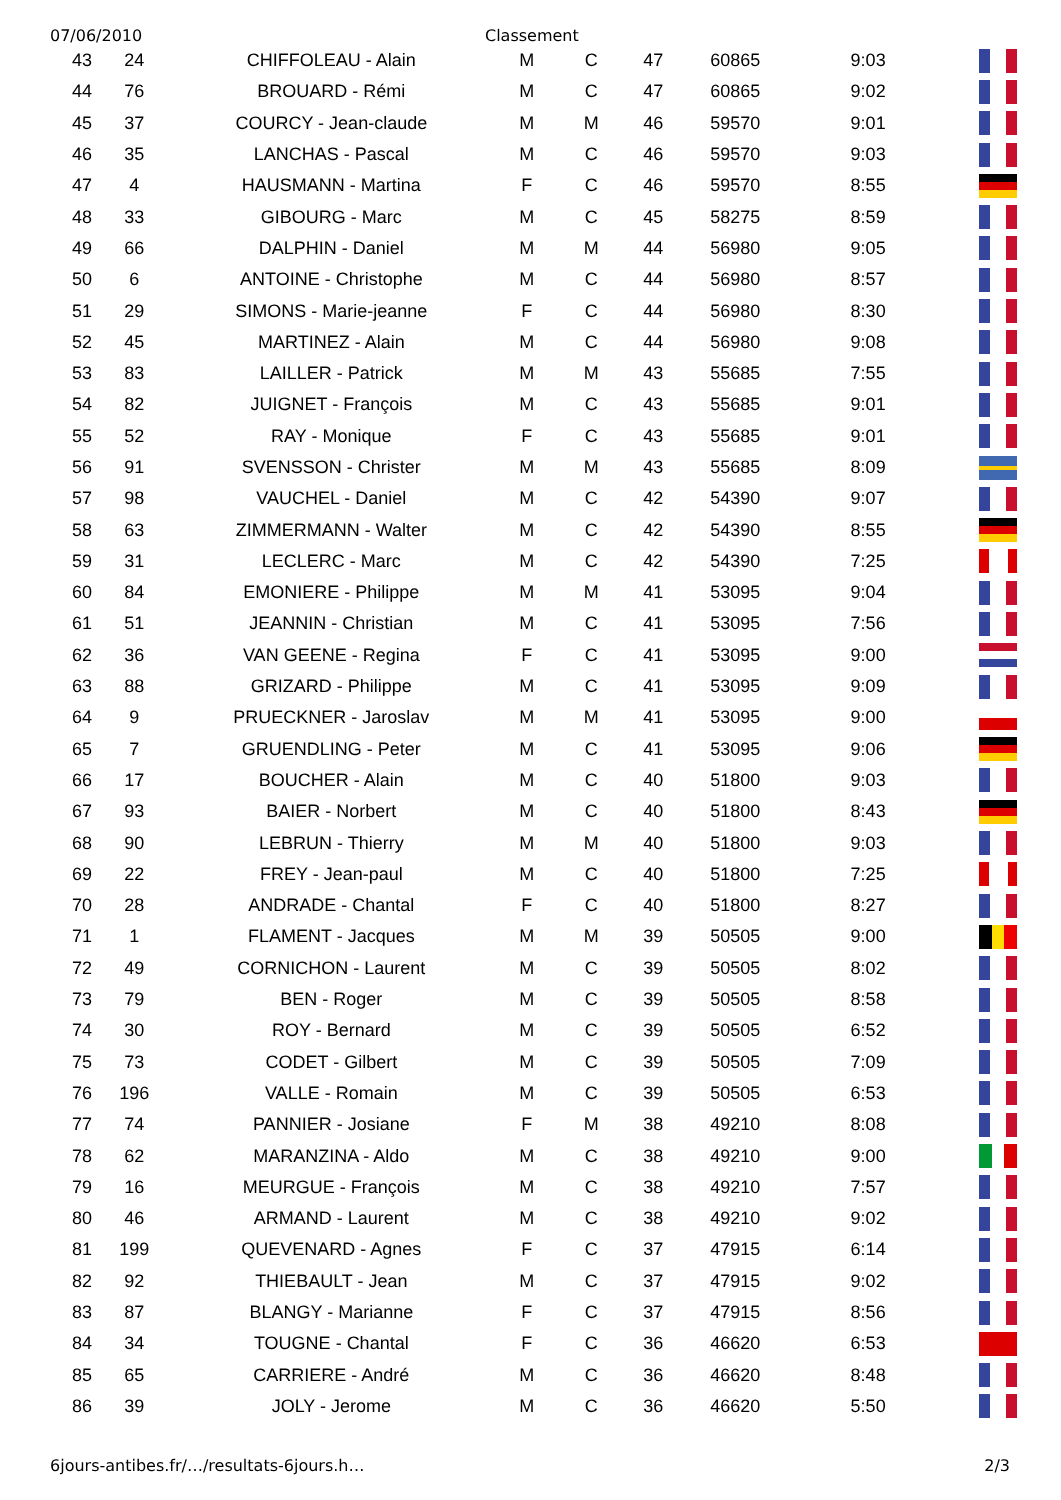07/06/2010 Classement
| 43 | 24 | CHIFFOLEAU - Alain | M | C | 47 | 60865 | 9:03 | |
| 44 | 76 | BROUARD - Rémi | M | C | 47 | 60865 | 9:02 | |
| 45 | 37 | COURCY - Jean-claude | M | M | 46 | 59570 | 9:01 | |
| 46 | 35 | LANCHAS - Pascal | M | C | 46 | 59570 | 9:03 | |
| 47 | 4 | HAUSMANN - Martina | F | C | 46 | 59570 | 8:55 | |
| 48 | 33 | GIBOURG - Marc | M | C | 45 | 58275 | 8:59 | |
| 49 | 66 | DALPHIN - Daniel | M | M | 44 | 56980 | 9:05 | |
| 50 | 6 | ANTOINE - Christophe | M | C | 44 | 56980 | 8:57 | |
| 51 | 29 | SIMONS - Marie-jeanne | F | C | 44 | 56980 | 8:30 | |
| 52 | 45 | MARTINEZ - Alain | M | C | 44 | 56980 | 9:08 | |
| 53 | 83 | LAILLER - Patrick | M | M | 43 | 55685 | 7:55 | |
| 54 | 82 | JUIGNET - François | M | C | 43 | 55685 | 9:01 | |
| 55 | 52 | RAY - Monique | F | C | 43 | 55685 | 9:01 | |
| 56 | 91 | SVENSSON - Christer | M | M | 43 | 55685 | 8:09 | |
| 57 | 98 | VAUCHEL - Daniel | M | C | 42 | 54390 | 9:07 | |
| 58 | 63 | ZIMMERMANN - Walter | M | C | 42 | 54390 | 8:55 | |
| 59 | 31 | LECLERC - Marc | M | C | 42 | 54390 | 7:25 | |
| 60 | 84 | EMONIERE - Philippe | M | M | 41 | 53095 | 9:04 | |
| 61 | 51 | JEANNIN - Christian | M | C | 41 | 53095 | 7:56 | |
| 62 | 36 | VAN GEENE - Regina | F | C | 41 | 53095 | 9:00 | |
| 63 | 88 | GRIZARD - Philippe | M | C | 41 | 53095 | 9:09 | |
| 64 | 9 | PRUECKNER - Jaroslav | M | M | 41 | 53095 | 9:00 | |
| 65 | 7 | GRUENDLING - Peter | M | C | 41 | 53095 | 9:06 | |
| 66 | 17 | BOUCHER - Alain | M | C | 40 | 51800 | 9:03 | |
| 67 | 93 | BAIER - Norbert | M | C | 40 | 51800 | 8:43 | |
| 68 | 90 | LEBRUN - Thierry | M | M | 40 | 51800 | 9:03 | |
| 69 | 22 | FREY - Jean-paul | M | C | 40 | 51800 | 7:25 | |
| 70 | 28 | ANDRADE - Chantal | F | C | 40 | 51800 | 8:27 | |
| 71 | 1 | FLAMENT - Jacques | M | M | 39 | 50505 | 9:00 | |
| 72 | 49 | CORNICHON - Laurent | M | C | 39 | 50505 | 8:02 | |
| 73 | 79 | BEN - Roger | M | C | 39 | 50505 | 8:58 | |
| 74 | 30 | ROY - Bernard | M | C | 39 | 50505 | 6:52 | |
| 75 | 73 | CODET - Gilbert | M | C | 39 | 50505 | 7:09 | |
| 76 | 196 | VALLE - Romain | M | C | 39 | 50505 | 6:53 | |
| 77 | 74 | PANNIER - Josiane | F | M | 38 | 49210 | 8:08 | |
| 78 | 62 | MARANZINA - Aldo | M | C | 38 | 49210 | 9:00 | |
| 79 | 16 | MEURGUE - François | M | C | 38 | 49210 | 7:57 | |
| 80 | 46 | ARMAND - Laurent | M | C | 38 | 49210 | 9:02 | |
| 81 | 199 | QUEVENARD - Agnes | F | C | 37 | 47915 | 6:14 | |
| 82 | 92 | THIEBAULT - Jean | M | C | 37 | 47915 | 9:02 | |
| 83 | 87 | BLANGY - Marianne | F | C | 37 | 47915 | 8:56 | |
| 84 | 34 | TOUGNE - Chantal | F | C | 36 | 46620 | 6:53 | |
| 85 | 65 | CARRIERE - André | M | C | 36 | 46620 | 8:48 | |
| 86 | 39 | JOLY - Jerome | M | C | 36 | 46620 | 5:50 | |
6jours-antibes.fr/…/resultats-6jours.h… 2/3